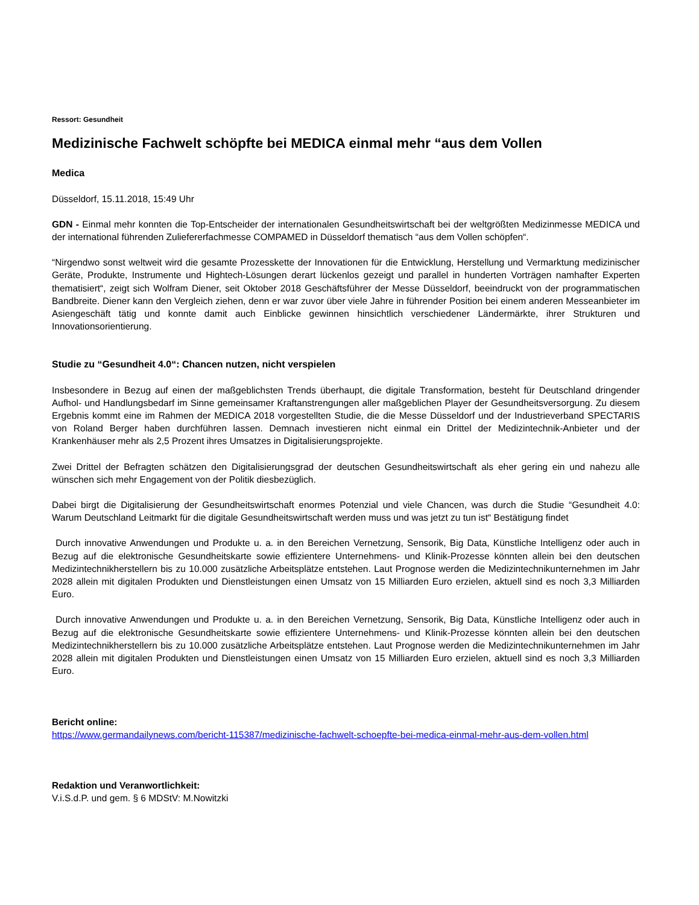Ressort: Gesundheit
Medizinische Fachwelt schöpfte bei MEDICA einmal mehr “aus dem Vollen
Medica
Düsseldorf, 15.11.2018, 15:49 Uhr
GDN - Einmal mehr konnten die Top-Entscheider der internationalen Gesundheitswirtschaft bei der weltgrößten Medizinmesse MEDICA und der international führenden Zuliefererfachmesse COMPAMED in Düsseldorf thematisch “aus dem Vollen schöpfen“.
“Nirgendwo sonst weltweit wird die gesamte Prozesskette der Innovationen für die Entwicklung, Herstellung und Vermarktung medizinischer Geräte, Produkte, Instrumente und Hightech-Lösungen derart lückenlos gezeigt und parallel in hunderten Vorträgen namhafter Experten thematisiert“, zeigt sich Wolfram Diener, seit Oktober 2018 Geschäftsführer der Messe Düsseldorf, beeindruckt von der programmatischen Bandbreite. Diener kann den Vergleich ziehen, denn er war zuvor über viele Jahre in führender Position bei einem anderen Messeanbieter im Asiengeschäft tätig und konnte damit auch Einblicke gewinnen hinsichtlich verschiedener Ländermärkte, ihrer Strukturen und Innovationsorientierung.
Studie zu “Gesundheit 4.0“: Chancen nutzen, nicht verspielen
Insbesondere in Bezug auf einen der maßgeblichsten Trends überhaupt, die digitale Transformation, besteht für Deutschland dringender Aufhol- und Handlungsbedarf im Sinne gemeinsamer Kraftanstrengungen aller maßgeblichen Player der Gesundheitsversorgung. Zu diesem Ergebnis kommt eine im Rahmen der MEDICA 2018 vorgestellten Studie, die die Messe Düsseldorf und der Industrieverband SPECTARIS von Roland Berger haben durchführen lassen. Demnach investieren nicht einmal ein Drittel der Medizintechnik-Anbieter und der Krankenhäuser mehr als 2,5 Prozent ihres Umsatzes in Digitalisierungsprojekte.
Zwei Drittel der Befragten schätzen den Digitalisierungsgrad der deutschen Gesundheitswirtschaft als eher gering ein und nahezu alle wünschen sich mehr Engagement von der Politik diesbezüglich.
Dabei birgt die Digitalisierung der Gesundheitswirtschaft enormes Potenzial und viele Chancen, was durch die Studie “Gesundheit 4.0: Warum Deutschland Leitmarkt für die digitale Gesundheitswirtschaft werden muss und was jetzt zu tun ist“ Bestätigung findet
Durch innovative Anwendungen und Produkte u. a. in den Bereichen Vernetzung, Sensorik, Big Data, Künstliche Intelligenz oder auch in Bezug auf die elektronische Gesundheitskarte sowie effizientere Unternehmens- und Klinik-Prozesse könnten allein bei den deutschen Medizintechnikherstellern bis zu 10.000 zusätzliche Arbeitsplätze entstehen. Laut Prognose werden die Medizintechnikunternehmen im Jahr 2028 allein mit digitalen Produkten und Dienstleistungen einen Umsatz von 15 Milliarden Euro erzielen, aktuell sind es noch 3,3 Milliarden Euro.
Durch innovative Anwendungen und Produkte u. a. in den Bereichen Vernetzung, Sensorik, Big Data, Künstliche Intelligenz oder auch in Bezug auf die elektronische Gesundheitskarte sowie effizientere Unternehmens- und Klinik-Prozesse könnten allein bei den deutschen Medizintechnikherstellern bis zu 10.000 zusätzliche Arbeitsplätze entstehen. Laut Prognose werden die Medizintechnikunternehmen im Jahr 2028 allein mit digitalen Produkten und Dienstleistungen einen Umsatz von 15 Milliarden Euro erzielen, aktuell sind es noch 3,3 Milliarden Euro.
Bericht online:
https://www.germandailynews.com/bericht-115387/medizinische-fachwelt-schoepfte-bei-medica-einmal-mehr-aus-dem-vollen.html
Redaktion und Veranwortlichkeit:
V.i.S.d.P. und gem. § 6 MDStV: M.Nowitzki